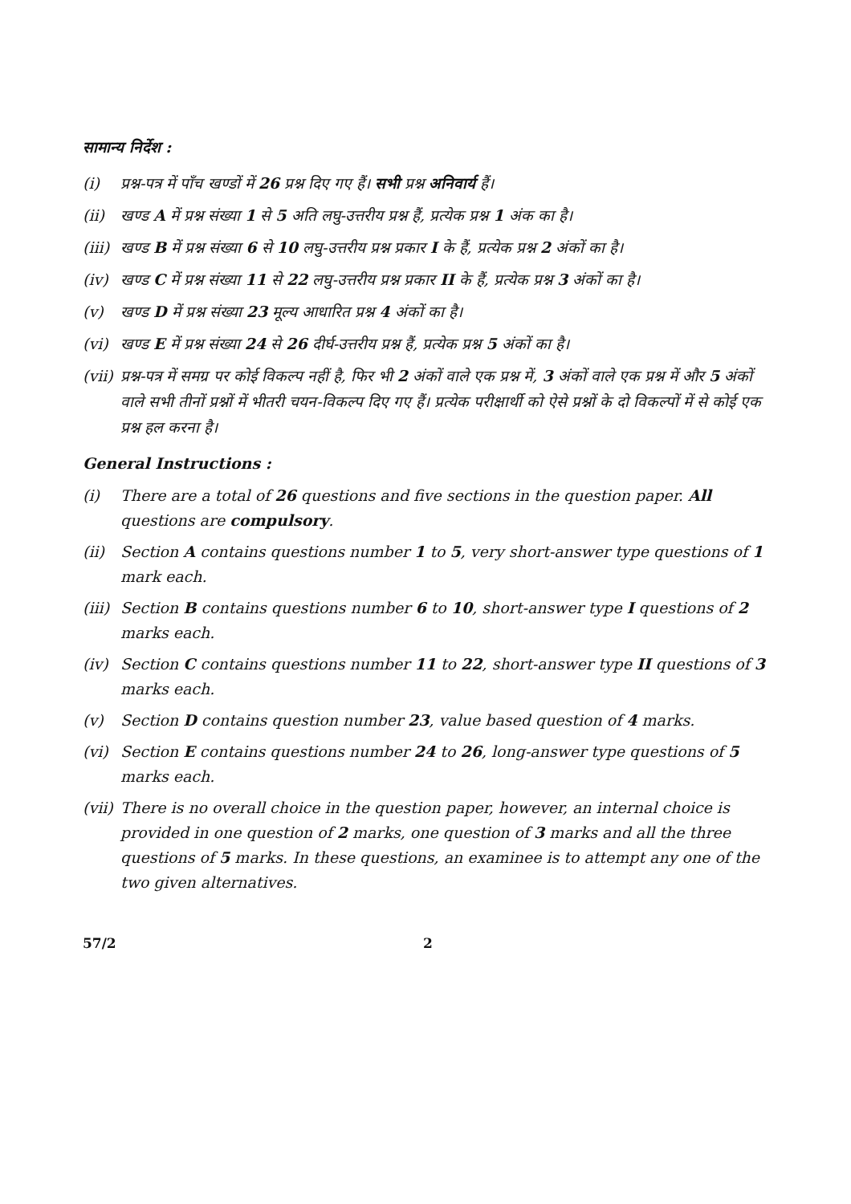सामान्य निर्देश :
(i) प्रश्न-पत्र में पाँच खण्डों में 26 प्रश्न दिए गए हैं। सभी प्रश्न अनिवार्य हैं।
(ii) खण्ड A में प्रश्न संख्या 1 से 5 अति लघु-उत्तरीय प्रश्न हैं, प्रत्येक प्रश्न 1 अंक का है।
(iii) खण्ड B में प्रश्न संख्या 6 से 10 लघु-उत्तरीय प्रश्न प्रकार I के हैं, प्रत्येक प्रश्न 2 अंकों का है।
(iv) खण्ड C में प्रश्न संख्या 11 से 22 लघु-उत्तरीय प्रश्न प्रकार II के हैं, प्रत्येक प्रश्न 3 अंकों का है।
(v) खण्ड D में प्रश्न संख्या 23 मूल्य आधारित प्रश्न 4 अंकों का है।
(vi) खण्ड E में प्रश्न संख्या 24 से 26 दीर्घ-उत्तरीय प्रश्न हैं, प्रत्येक प्रश्न 5 अंकों का है।
(vii) प्रश्न-पत्र में समग्र पर कोई विकल्प नहीं है, फिर भी 2 अंकों वाले एक प्रश्न में, 3 अंकों वाले एक प्रश्न में और 5 अंकों वाले सभी तीनों प्रश्नों में भीतरी चयन-विकल्प दिए गए हैं। प्रत्येक परीक्षार्थी को ऐसे प्रश्नों के दो विकल्पों में से कोई एक प्रश्न हल करना है।
General Instructions :
(i) There are a total of 26 questions and five sections in the question paper. All questions are compulsory.
(ii) Section A contains questions number 1 to 5, very short-answer type questions of 1 mark each.
(iii) Section B contains questions number 6 to 10, short-answer type I questions of 2 marks each.
(iv) Section C contains questions number 11 to 22, short-answer type II questions of 3 marks each.
(v) Section D contains question number 23, value based question of 4 marks.
(vi) Section E contains questions number 24 to 26, long-answer type questions of 5 marks each.
(vii) There is no overall choice in the question paper, however, an internal choice is provided in one question of 2 marks, one question of 3 marks and all the three questions of 5 marks. In these questions, an examinee is to attempt any one of the two given alternatives.
57/2 2